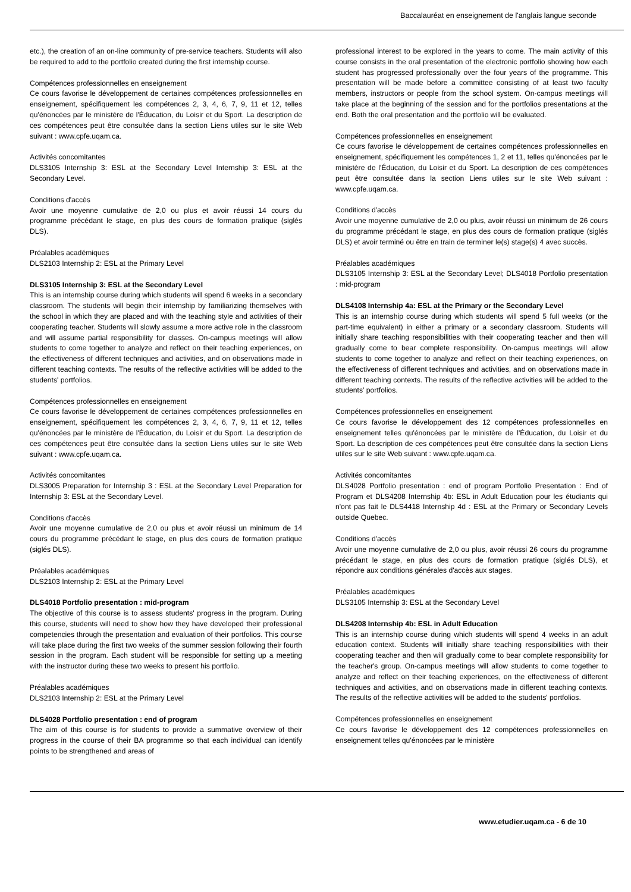Baccalauréat en enseignement de l'anglais langue seconde
etc.), the creation of an on-line community of pre-service teachers. Students will also be required to add to the portfolio created during the first internship course.
Compétences professionnelles en enseignement
Ce cours favorise le développement de certaines compétences professionnelles en enseignement, spécifiquement les compétences 2, 3, 4, 6, 7, 9, 11 et 12, telles qu'énoncées par le ministère de l'Éducation, du Loisir et du Sport. La description de ces compétences peut être consultée dans la section Liens utiles sur le site Web suivant : www.cpfe.uqam.ca.
Activités concomitantes
DLS3105 Internship 3: ESL at the Secondary Level Internship 3: ESL at the Secondary Level.
Conditions d'accès
Avoir une moyenne cumulative de 2,0 ou plus et avoir réussi 14 cours du programme précédant le stage, en plus des cours de formation pratique (siglés DLS).
Préalables académiques
DLS2103 Internship 2: ESL at the Primary Level
DLS3105 Internship 3: ESL at the Secondary Level
This is an internship course during which students will spend 6 weeks in a secondary classroom. The students will begin their internship by familiarizing themselves with the school in which they are placed and with the teaching style and activities of their cooperating teacher. Students will slowly assume a more active role in the classroom and will assume partial responsibility for classes. On-campus meetings will allow students to come together to analyze and reflect on their teaching experiences, on the effectiveness of different techniques and activities, and on observations made in different teaching contexts. The results of the reflective activities will be added to the students' portfolios.
Compétences professionnelles en enseignement
Ce cours favorise le développement de certaines compétences professionnelles en enseignement, spécifiquement les compétences 2, 3, 4, 6, 7, 9, 11 et 12, telles qu'énoncées par le ministère de l'Éducation, du Loisir et du Sport. La description de ces compétences peut être consultée dans la section Liens utiles sur le site Web suivant : www.cpfe.uqam.ca.
Activités concomitantes
DLS3005 Preparation for Internship 3 : ESL at the Secondary Level Preparation for Internship 3: ESL at the Secondary Level.
Conditions d'accès
Avoir une moyenne cumulative de 2,0 ou plus et avoir réussi un minimum de 14 cours du programme précédant le stage, en plus des cours de formation pratique (siglés DLS).
Préalables académiques
DLS2103 Internship 2: ESL at the Primary Level
DLS4018 Portfolio presentation : mid-program
The objective of this course is to assess students' progress in the program. During this course, students will need to show how they have developed their professional competencies through the presentation and evaluation of their portfolios. This course will take place during the first two weeks of the summer session following their fourth session in the program. Each student will be responsible for setting up a meeting with the instructor during these two weeks to present his portfolio.
Préalables académiques
DLS2103 Internship 2: ESL at the Primary Level
DLS4028 Portfolio presentation : end of program
The aim of this course is for students to provide a summative overview of their progress in the course of their BA programme so that each individual can identify points to be strengthened and areas of
professional interest to be explored in the years to come. The main activity of this course consists in the oral presentation of the electronic portfolio showing how each student has progressed professionally over the four years of the programme. This presentation will be made before a committee consisting of at least two faculty members, instructors or people from the school system. On-campus meetings will take place at the beginning of the session and for the portfolios presentations at the end. Both the oral presentation and the portfolio will be evaluated.
Compétences professionnelles en enseignement
Ce cours favorise le développement de certaines compétences professionnelles en enseignement, spécifiquement les compétences 1, 2 et 11, telles qu'énoncées par le ministère de l'Éducation, du Loisir et du Sport. La description de ces compétences peut être consultée dans la section Liens utiles sur le site Web suivant : www.cpfe.uqam.ca.
Conditions d'accès
Avoir une moyenne cumulative de 2,0 ou plus, avoir réussi un minimum de 26 cours du programme précédant le stage, en plus des cours de formation pratique (siglés DLS) et avoir terminé ou être en train de terminer le(s) stage(s) 4 avec succès.
Préalables académiques
DLS3105 Internship 3: ESL at the Secondary Level; DLS4018 Portfolio presentation : mid-program
DLS4108 Internship 4a: ESL at the Primary or the Secondary Level
This is an internship course during which students will spend 5 full weeks (or the part-time equivalent) in either a primary or a secondary classroom. Students will initially share teaching responsibilities with their cooperating teacher and then will gradually come to bear complete responsibility. On-campus meetings will allow students to come together to analyze and reflect on their teaching experiences, on the effectiveness of different techniques and activities, and on observations made in different teaching contexts. The results of the reflective activities will be added to the students' portfolios.
Compétences professionnelles en enseignement
Ce cours favorise le développement des 12 compétences professionnelles en enseignement telles qu'énoncées par le ministère de l'Éducation, du Loisir et du Sport. La description de ces compétences peut être consultée dans la section Liens utiles sur le site Web suivant : www.cpfe.uqam.ca.
Activités concomitantes
DLS4028 Portfolio presentation : end of program Portfolio Presentation : End of Program et DLS4208 Internship 4b: ESL in Adult Education pour les étudiants qui n'ont pas fait le DLS4418 Internship 4d : ESL at the Primary or Secondary Levels outside Quebec.
Conditions d'accès
Avoir une moyenne cumulative de 2,0 ou plus, avoir réussi 26 cours du programme précédant le stage, en plus des cours de formation pratique (siglés DLS), et répondre aux conditions générales d'accès aux stages.
Préalables académiques
DLS3105 Internship 3: ESL at the Secondary Level
DLS4208 Internship 4b: ESL in Adult Education
This is an internship course during which students will spend 4 weeks in an adult education context. Students will initially share teaching responsibilities with their cooperating teacher and then will gradually come to bear complete responsibility for the teacher's group. On-campus meetings will allow students to come together to analyze and reflect on their teaching experiences, on the effectiveness of different techniques and activities, and on observations made in different teaching contexts. The results of the reflective activities will be added to the students' portfolios.
Compétences professionnelles en enseignement
Ce cours favorise le développement des 12 compétences professionnelles en enseignement telles qu'énoncées par le ministère
www.etudier.uqam.ca - 6 de 10